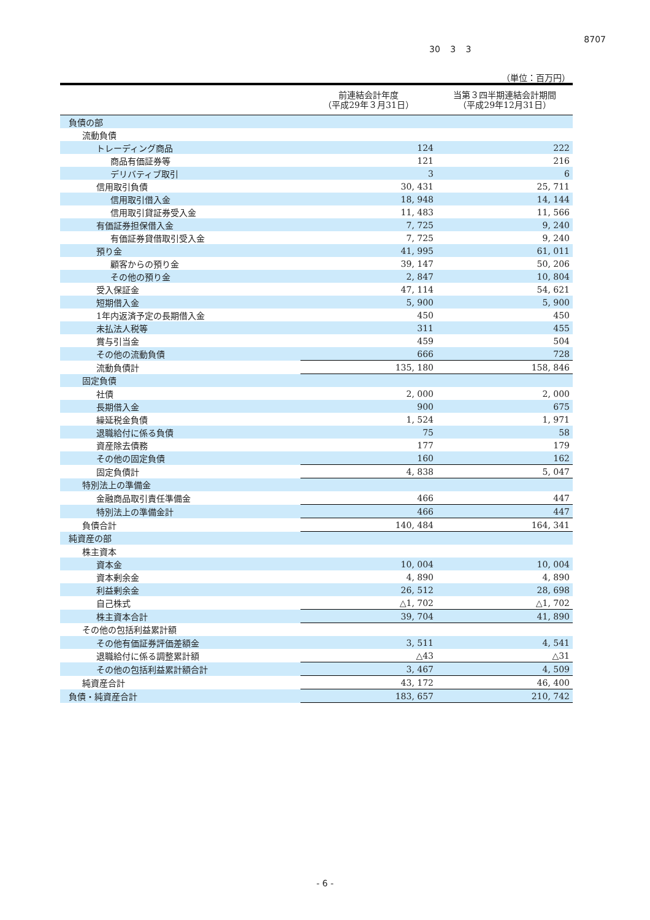8707
30 3 3
（単位：百万円）
| | 前連結会計年度 （平成29年３月31日） | 当第３四半期連結会計期間 （平成29年12月31日） |
| --- | --- | --- |
| 負債の部 | | |
| 流動負債 | | |
| トレーディング商品 | 124 | 222 |
| 商品有価証券等 | 121 | 216 |
| デリバティブ取引 | 3 | 6 |
| 信用取引負債 | 30, 431 | 25, 711 |
| 信用取引借入金 | 18, 948 | 14, 144 |
| 信用取引貸証券受入金 | 11, 483 | 11, 566 |
| 有価証券担保借入金 | 7, 725 | 9, 240 |
| 有価証券貸借取引受入金 | 7, 725 | 9, 240 |
| 預り金 | 41, 995 | 61, 011 |
| 顧客からの預り金 | 39, 147 | 50, 206 |
| その他の預り金 | 2, 847 | 10, 804 |
| 受入保証金 | 47, 114 | 54, 621 |
| 短期借入金 | 5, 900 | 5, 900 |
| 1年内返済予定の長期借入金 | 450 | 450 |
| 未払法人税等 | 311 | 455 |
| 賞与引当金 | 459 | 504 |
| その他の流動負債 | 666 | 728 |
| 流動負債計 | 135, 180 | 158, 846 |
| 固定負債 | | |
| 社債 | 2, 000 | 2, 000 |
| 長期借入金 | 900 | 675 |
| 繰延税金負債 | 1, 524 | 1, 971 |
| 退職給付に係る負債 | 75 | 58 |
| 資産除去債務 | 177 | 179 |
| その他の固定負債 | 160 | 162 |
| 固定負債計 | 4, 838 | 5, 047 |
| 特別法上の準備金 | | |
| 金融商品取引責任準備金 | 466 | 447 |
| 特別法上の準備金計 | 466 | 447 |
| 負債合計 | 140, 484 | 164, 341 |
| 純資産の部 | | |
| 株主資本 | | |
| 資本金 | 10, 004 | 10, 004 |
| 資本剰余金 | 4, 890 | 4, 890 |
| 利益剰余金 | 26, 512 | 28, 698 |
| 自己株式 | △1, 702 | △1, 702 |
| 株主資本合計 | 39, 704 | 41, 890 |
| その他の包括利益累計額 | | |
| その他有価証券評価差額金 | 3, 511 | 4, 541 |
| 退職給付に係る調整累計額 | △43 | △31 |
| その他の包括利益累計額合計 | 3, 467 | 4, 509 |
| 純資産合計 | 43, 172 | 46, 400 |
| 負債・純資産合計 | 183, 657 | 210, 742 |
- 6 -